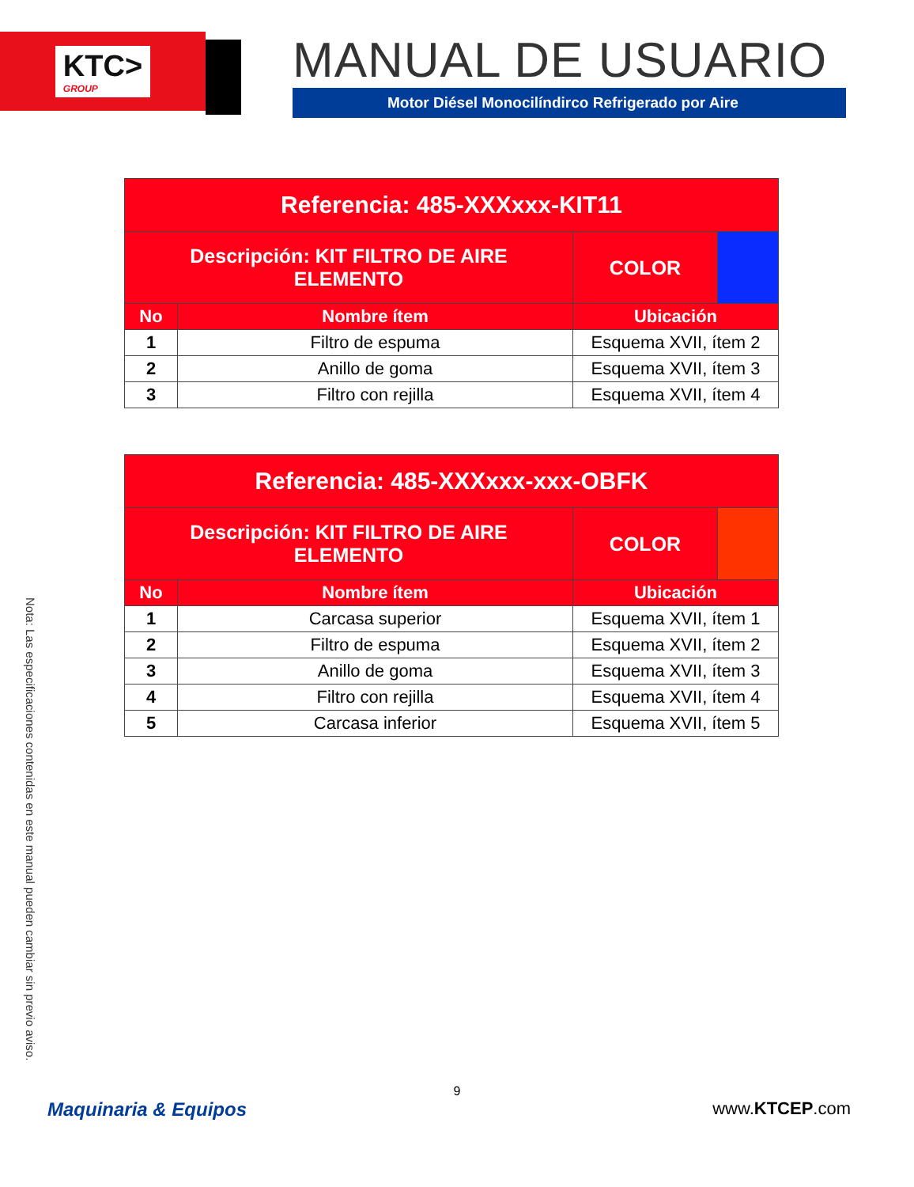KTC>
GROUP
MANUAL DE USUARIO
Motor Diésel Monocilíndirco Refrigerado por Aire
| Referencia: 485-XXXxxx-KIT11 | | | |
| Descripción: KIT FILTRO DE AIRE ELEMENTO | | COLOR | |
| No | Nombre ítem | Ubicación | |
| 1 | Filtro de espuma | Esquema XVII, ítem 2 | |
| 2 | Anillo de goma | Esquema XVII, ítem 3 | |
| 3 | Filtro con rejilla | Esquema XVII, ítem 4 | |
| Referencia: 485-XXXxxx-xxx-OBFK | | | |
| Descripción: KIT FILTRO DE AIRE ELEMENTO | | COLOR | |
| No | Nombre ítem | Ubicación | |
| 1 | Carcasa superior | Esquema XVII, ítem 1 | |
| 2 | Filtro de espuma | Esquema XVII, ítem 2 | |
| 3 | Anillo de goma | Esquema XVII, ítem 3 | |
| 4 | Filtro con rejilla | Esquema XVII, ítem 4 | |
| 5 | Carcasa inferior | Esquema XVII, ítem 5 | |
Nota: Las especificaciones contenidas en este manual pueden cambiar sin previo aviso.
9
Maquinaria & Equipos www.KTCEP.com